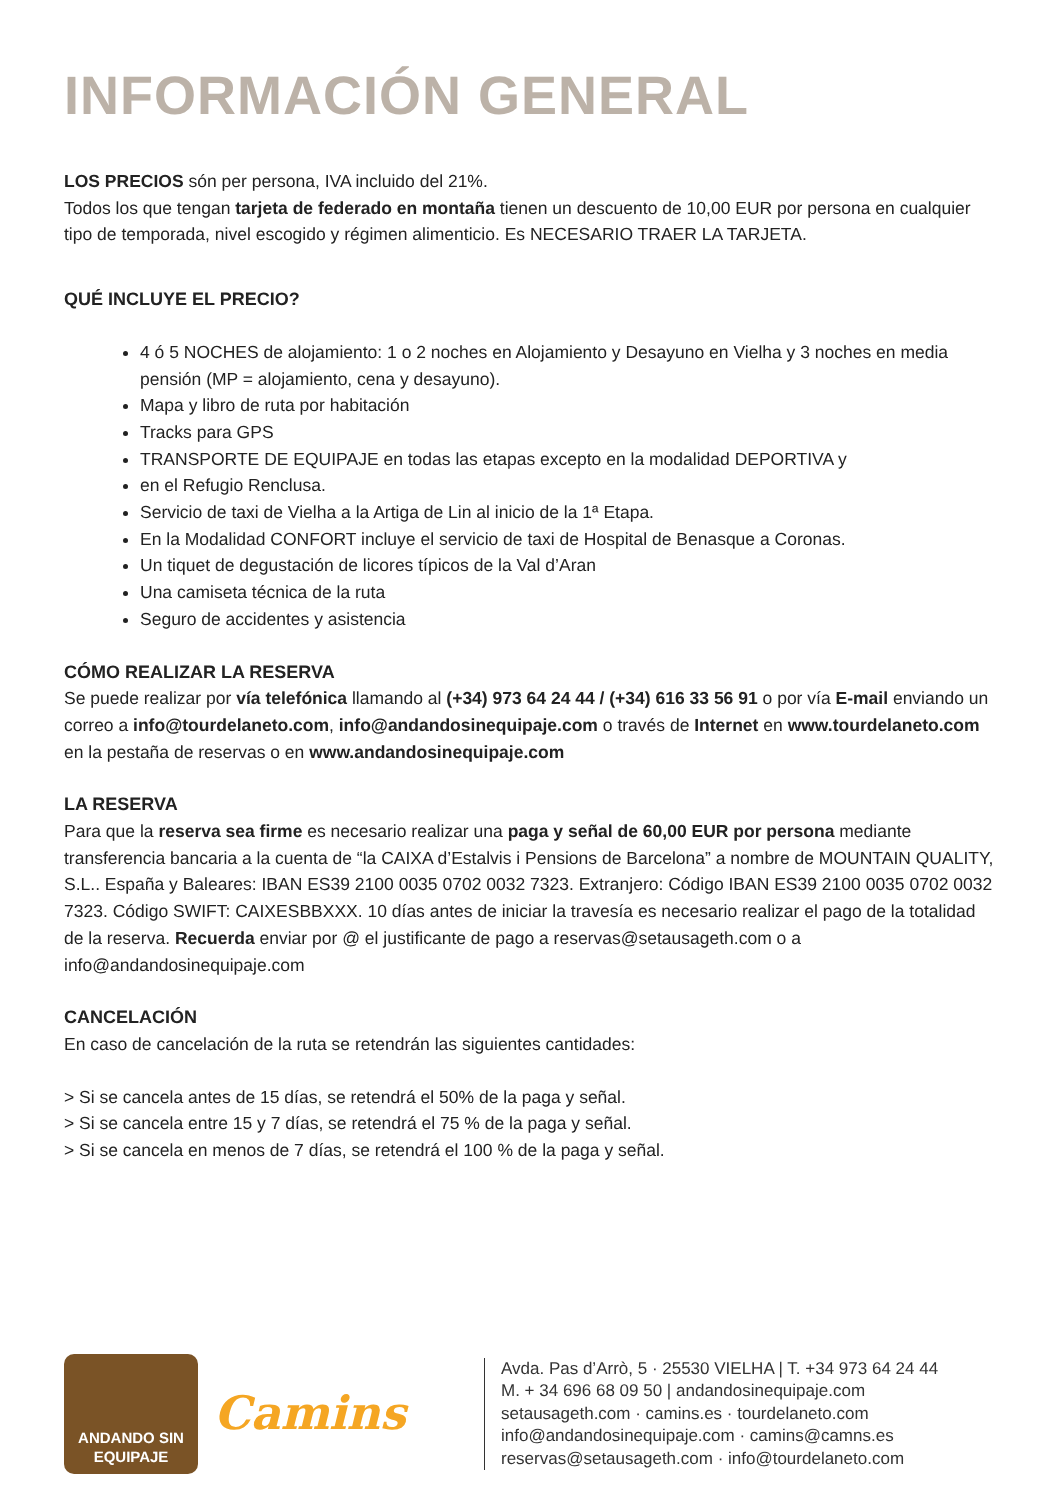INFORMACIÓN GENERAL
LOS PRECIOS són per persona, IVA incluido del 21%.
Todos los que tengan tarjeta de federado en montaña tienen un descuento de 10,00 EUR por persona en cualquier tipo de temporada, nivel escogido y régimen alimenticio. Es NECESARIO TRAER LA TARJETA.
QUÉ INCLUYE EL PRECIO?
4 ó 5 NOCHES de alojamiento: 1 o 2 noches en Alojamiento y Desayuno en Vielha y 3 noches en media pensión (MP = alojamiento, cena y desayuno).
Mapa y libro de ruta por habitación
Tracks para GPS
TRANSPORTE DE EQUIPAJE en todas las etapas excepto en la modalidad DEPORTIVA y
en el Refugio Renclusa.
Servicio de taxi de Vielha a la Artiga de Lin al inicio de la 1ª Etapa.
En la Modalidad CONFORT incluye el servicio de taxi de Hospital de Benasque a Coronas.
Un tiquet de degustación de licores típicos de la Val d’Aran
Una camiseta técnica de la ruta
Seguro de accidentes y asistencia
CÓMO REALIZAR LA RESERVA
Se puede realizar por vía telefónica llamando al (+34) 973 64 24 44 / (+34) 616 33 56 91 o por vía E-mail enviando un correo a info@tourdelaneto.com, info@andandosinequipaje.com o través de Internet en www.tourdelaneto.com en la pestaña de reservas o en www.andandosinequipaje.com
LA RESERVA
Para que la reserva sea firme es necesario realizar una paga y señal de 60,00 EUR por persona mediante transferencia bancaria a la cuenta de “la CAIXA d’Estalvis i Pensions de Barcelona” a nombre de MOUNTAIN QUALITY, S.L.. España y Baleares: IBAN ES39 2100 0035 0702 0032 7323. Extranjero: Código IBAN ES39 2100 0035 0702 0032 7323. Código SWIFT: CAIXESBBXXX. 10 días antes de iniciar la travesía es necesario realizar el pago de la totalidad de la reserva. Recuerda enviar por @ el justificante de pago a reservas@setausageth.com o a info@andandosinequipaje.com
CANCELACIÓN
En caso de cancelación de la ruta se retendrán las siguientes cantidades:
> Si se cancela antes de 15 días, se retendrá el 50% de la paga y señal.
> Si se cancela entre 15 y 7 días, se retendrá el 75 % de la paga y señal.
> Si se cancela en menos de 7 días, se retendrá el 100 % de la paga y señal.
ANDANDO SIN
EQUIPAJE
Camins
Avda. Pas d’Arrò, 5 · 25530 VIELHA | T. +34 973 64 24 44
M. + 34 696 68 09 50 | andandosinequipaje.com
setausageth.com · camins.es · tourdelaneto.com
info@andandosinequipaje.com · camins@camns.es
reservas@setausageth.com · info@tourdelaneto.com